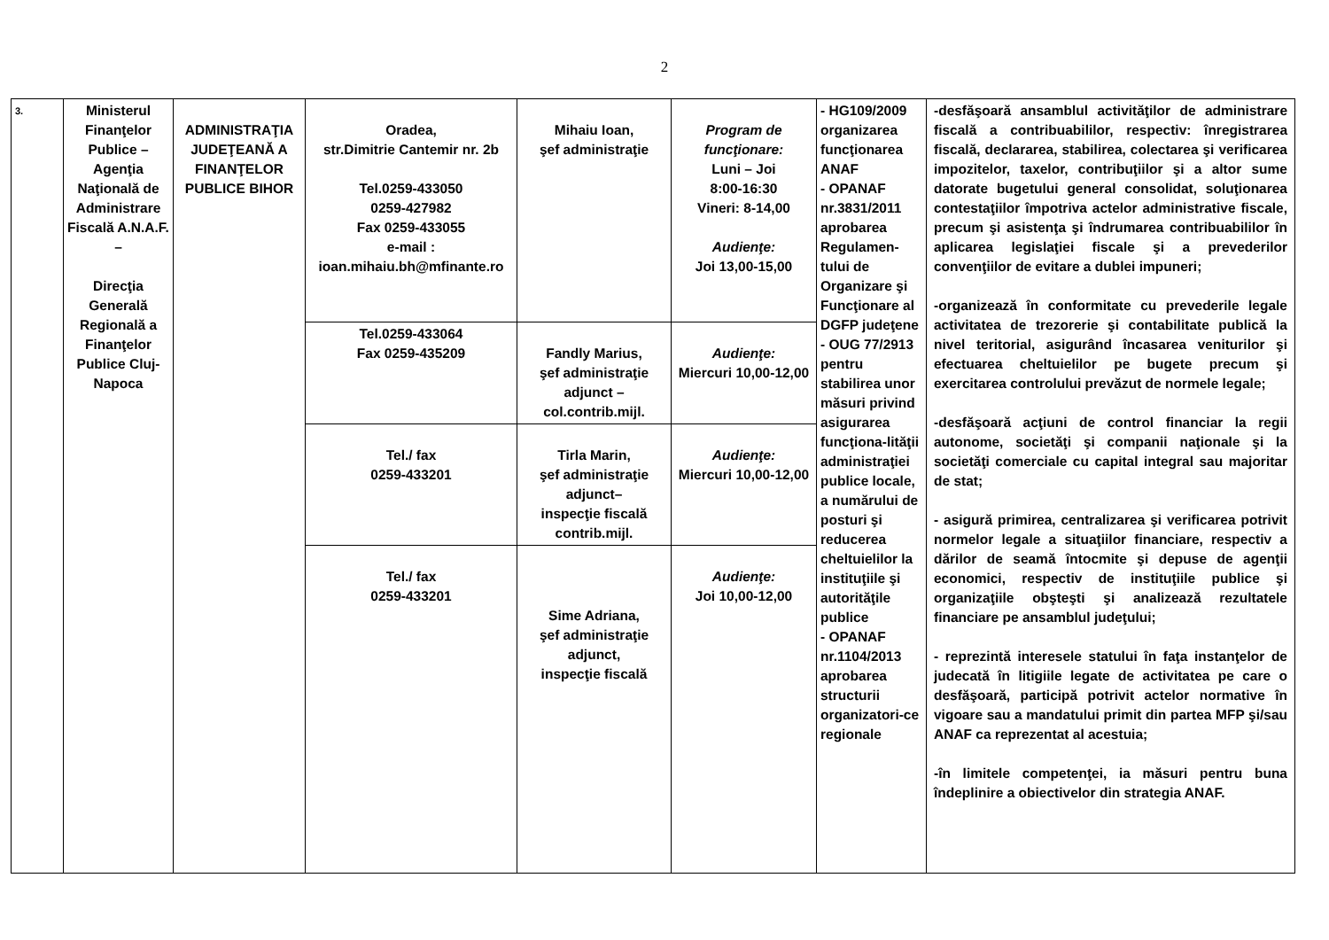2
| 3. | Ministerul Finanţelor Publice – Agenţia Naţională de Administrare Fiscală A.N.A.F. – Direcţia Generală Regională a Finanţelor Publice Cluj-Napoca | ADMINISTRAŢIA JUDEŢEANĂ A FINANŢELOR PUBLICE BIHOR | Oradea, str.Dimitrie Cantemir nr. 2b Tel.0259-433050 0259-427982 Fax 0259-433055 e-mail : ioan.mihaiu.bh@mfinante.ro | Mihaiu Ioan, şef administraţie | Program de funcţionare: Luni – Joi 8:00-16:30 Vineri: 8-14,00 Audienţe: Joi 13,00-15,00 | - HG109/2009 organizarea funcţionarea ANAF - OPANAF nr.3831/2011 aprobarea Regulamen-tului de Organizare şi Funcţionare al DGFP judeţene - OUG 77/2913 pentru stabilirea unor măsuri privind asigurarea funcţiona-lităţii administraţiei publice locale, a numărului de posturi şi reducerea cheltuielilor la instituţiile şi autorităţile publice - OPANAF nr.1104/2013 aprobarea structurii organizatori-ce regionale | -desfăşoară ansamblul activităţilor de administrare fiscală a contribuabililor, respectiv: înregistrarea fiscală, declararea, stabilirea, colectarea şi verificarea impozitelor, taxelor, contribuţiilor şi a altor sume datorate bugetului general consolidat, soluţionarea contestaţiilor împotriva actelor administrative fiscale, precum şi asistenţa şi îndrumarea contribuabililor în aplicarea legislaţiei fiscale şi a prevederilor convenţiilor de evitare a dublei impuneri; -organizează în conformitate cu prevederile legale activitatea de trezorerie şi contabilitate publică la nivel teritorial, asigurând încasarea veniturilor şi efectuarea cheltuielilor pe bugete precum şi exercitarea controlului prevăzut de normele legale; -desfăşoară acţiuni de control financiar la regii autonome, societăţi şi companii naţionale şi la societăţi comerciale cu capital integral sau majoritar de stat; - asigură primirea, centralizarea şi verificarea potrivit normelor legale a situaţiilor financiare, respectiv a dărilor de seamă întocmite şi depuse de agenţii economici, respectiv de instituţiile publice şi organizaţiile obşteşti şi analizează rezultatele financiare pe ansamblul judeţului; - reprezintă interesele statului în faţa instanţelor de judecată în litigiile legate de activitatea pe care o desfăşoară, participă potrivit actelor normative în vigoare sau a mandatului primit din partea MFP şi/sau ANAF ca reprezentat al acestuia; -în limitele competenţei, ia măsuri pentru buna îndeplinire a obiectivelor din strategia ANAF. |
| | | | Tel.0259-433064 Fax 0259-435209 | Fandly Marius, şef administraţie adjunct – col.contrib.mijl. | Audienţe: Miercuri 10,00-12,00 | | |
| | | | Tel./ fax 0259-433201 | Tirla Marin, şef administraţie adjunct– inspecţie fiscală contrib.mijl. | Audienţe: Miercuri 10,00-12,00 | | |
| | | | Tel./ fax 0259-433201 | Sime Adriana, şef administraţie adjunct, inspecţie fiscală | Audienţe: Joi 10,00-12,00 | | |